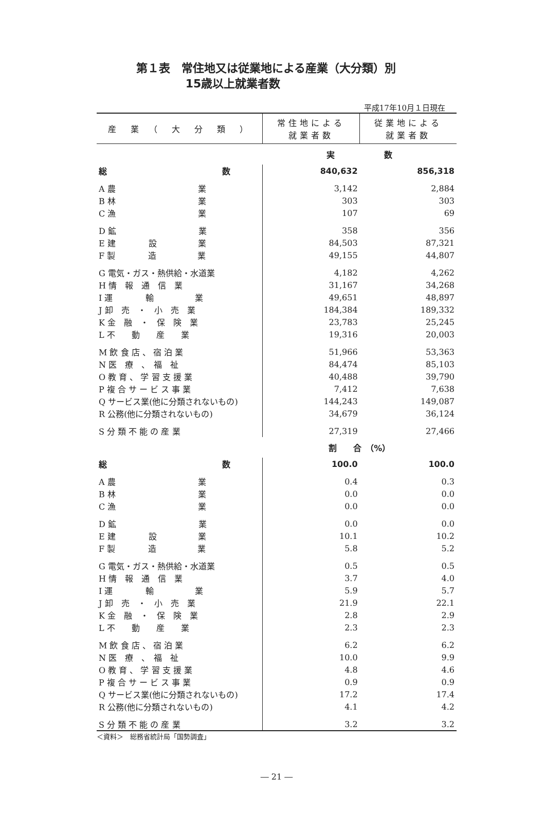第１表　常住地又は従業地による産業（大分類）別
　　　　 15歳以上就業者数
平成17年10月１日現在
| 産 業 （ 大 分 類 ） | 常住地による 就業者数 | 従業地による 就業者数 |
| --- | --- | --- |
| | 実 数 | |
| 総 数 | 840,632 | 856,318 |
| A 農 業 | 3,142 | 2,884 |
| B 林 業 | 303 | 303 |
| C 漁 業 | 107 | 69 |
| D 鉱 業 | 358 | 356 |
| E 建 設 業 | 84,503 | 87,321 |
| F 製 造 業 | 49,155 | 44,807 |
| G 電気・ガス・熱供給・水道業 | 4,182 | 4,262 |
| H 情 報 通 信 業 | 31,167 | 34,268 |
| I 運 輸 業 | 49,651 | 48,897 |
| J 卸 売 ・ 小 売 業 | 184,384 | 189,332 |
| K 金 融 ・ 保 険 業 | 23,783 | 25,245 |
| L 不 動 産 業 | 19,316 | 20,003 |
| M 飲 食 店 、 宿 泊 業 | 51,966 | 53,363 |
| N 医 療 、 福 祉 | 84,474 | 85,103 |
| O 教 育 、 学 習 支 援 業 | 40,488 | 39,790 |
| P 複 合 サ ー ビ ス 事 業 | 7,412 | 7,638 |
| Q サービス業(他に分類されないもの) | 144,243 | 149,087 |
| R 公務(他に分類されないもの) | 34,679 | 36,124 |
| S 分 類 不 能 の 産 業 | 27,319 | 27,466 |
| | 割 合 （%） | |
| 総 数 | 100.0 | 100.0 |
| A 農 業 | 0.4 | 0.3 |
| B 林 業 | 0.0 | 0.0 |
| C 漁 業 | 0.0 | 0.0 |
| D 鉱 業 | 0.0 | 0.0 |
| E 建 設 業 | 10.1 | 10.2 |
| F 製 造 業 | 5.8 | 5.2 |
| G 電気・ガス・熱供給・水道業 | 0.5 | 0.5 |
| H 情 報 通 信 業 | 3.7 | 4.0 |
| I 運 輸 業 | 5.9 | 5.7 |
| J 卸 売 ・ 小 売 業 | 21.9 | 22.1 |
| K 金 融 ・ 保 険 業 | 2.8 | 2.9 |
| L 不 動 産 業 | 2.3 | 2.3 |
| M 飲 食 店 、 宿 泊 業 | 6.2 | 6.2 |
| N 医 療 、 福 祉 | 10.0 | 9.9 |
| O 教 育 、 学 習 支 援 業 | 4.8 | 4.6 |
| P 複 合 サ ー ビ ス 事 業 | 0.9 | 0.9 |
| Q サービス業(他に分類されないもの) | 17.2 | 17.4 |
| R 公務(他に分類されないもの) | 4.1 | 4.2 |
| S 分 類 不 能 の 産 業 | 3.2 | 3.2 |
＜資料＞　総務省統計局「国勢調査」
― 21 ―